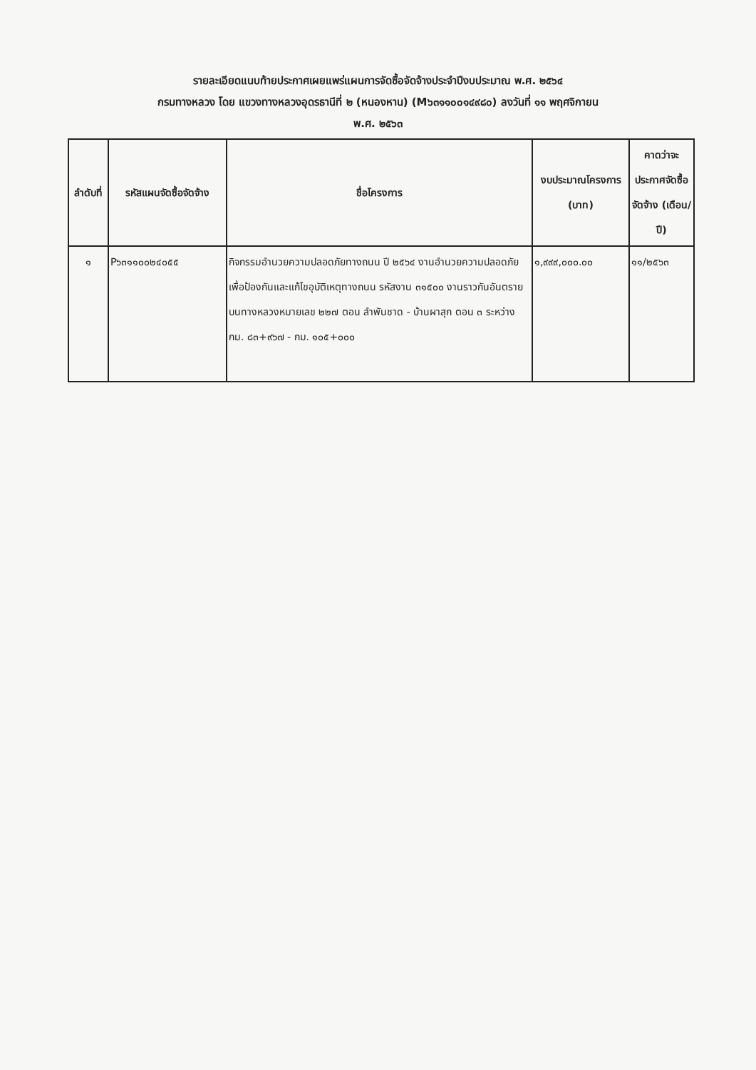รายละเอียดแนบท้ายประกาศเผยแพร่แผนการจัดซื้อจัดจ้างประจำปีงบประมาณ พ.ศ. ๒๕๖๔
กรมทางหลวง โดย แขวงทางหลวงอุดรธานีที่ ๒ (หนองหาน) (M๖๓๑๑๐๐๑๔๙๘๐) ลงวันที่ ๑๑ พฤศจิกายน
พ.ศ. ๒๕๖๓
| ลำดับที่ | รหัสแผนจัดซื้อจัดจ้าง | ชื่อโครงการ | งบประมาณโครงการ (บาท) | คาดว่าจะประกาศจัดซื้อจัดจ้าง (เดือน/ปี) |
| --- | --- | --- | --- | --- |
| ๑ | P๖๓๑๑๐๐๒๔๐๕๕ | กิจกรรมอำนวยความปลอดภัยทางถนน ปี ๒๕๖๔ งานอำนวยความปลอดภัยเพื่อป้องกันและแก้ไขอุบัติเหตุทางถนน รหัสงาน ๓๑๕๐๐ งานราวกันอันตราย บนทางหลวงหมายเลข ๒๒๗ ตอน ลำพันชาด - บ้านผาสุก ตอน ๓ ระหว่าง กม. ๘๓+๙๖๗ - กม. ๑๐๕+๐๐๐ | ๑,๙๙๙,๐๐๐.๐๐ | ๑๑/๒๕๖๓ |